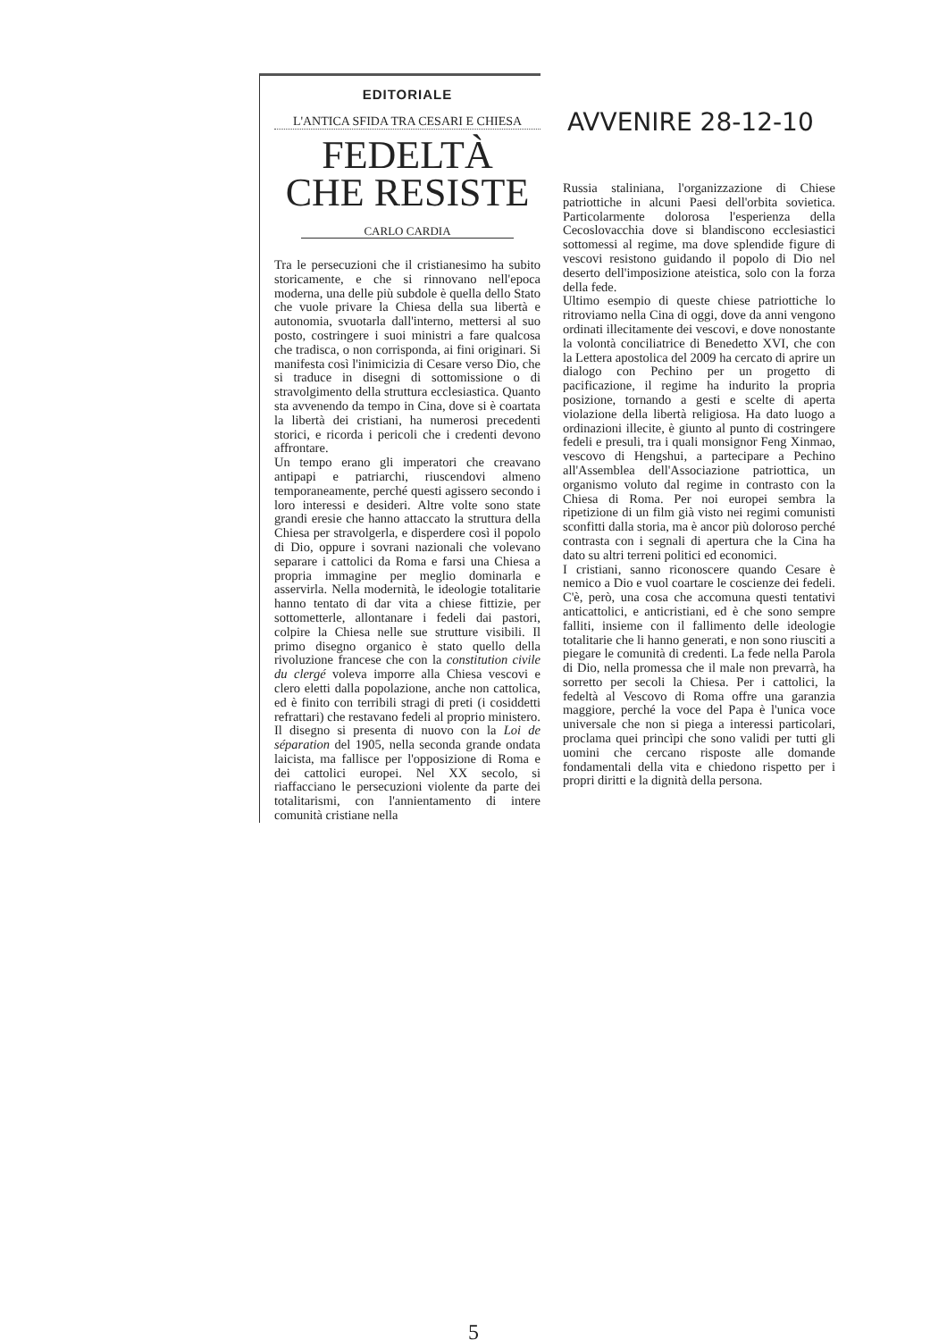EDITORIALE
L'ANTICA SFIDA TRA CESARI E CHIESA
FEDELTÀ
CHE RESISTE
CARLO CARDIA
Tra le persecuzioni che il cristianesimo ha subito storicamente, e che si rinnovano nell'epoca moderna, una delle più subdole è quella dello Stato che vuole privare la Chiesa della sua libertà e autonomia, svuotarla dall'interno, mettersi al suo posto, costringere i suoi ministri a fare qualcosa che tradisca, o non corrisponda, ai fini originari. Si manifesta così l'inimicizia di Cesare verso Dio, che si traduce in disegni di sottomissione o di stravolgimento della struttura ecclesiastica. Quanto sta avvenendo da tempo in Cina, dove si è coartata la libertà dei cristiani, ha numerosi precedenti storici, e ricorda i pericoli che i credenti devono affrontare.
Un tempo erano gli imperatori che creavano antipapi e patriarchi, riuscendovi almeno temporaneamente, perché questi agissero secondo i loro interessi e desideri. Altre volte sono state grandi eresie che hanno attaccato la struttura della Chiesa per stravolgerla, e disperdere così il popolo di Dio, oppure i sovrani nazionali che volevano separare i cattolici da Roma e farsi una Chiesa a propria immagine per meglio dominarla e asservirla. Nella modernità, le ideologie totalitarie hanno tentato di dar vita a chiese fittizie, per sottometterle, allontanare i fedeli dai pastori, colpire la Chiesa nelle sue strutture visibili. Il primo disegno organico è stato quello della rivoluzione francese che con la constitution civile du clergé voleva imporre alla Chiesa vescovi e clero eletti dalla popolazione, anche non cattolica, ed è finito con terribili stragi di preti (i cosiddetti refrattari) che restavano fedeli al proprio ministero. Il disegno si presenta di nuovo con la Loi de séparation del 1905, nella seconda grande ondata laicista, ma fallisce per l'opposizione di Roma e dei cattolici europei. Nel XX secolo, si riaffacciano le persecuzioni violente da parte dei totalitarismi, con l'annientamento di intere comunità cristiane nella
AVVENIRE 28-12-10
Russia staliniana, l'organizzazione di Chiese patriottiche in alcuni Paesi dell'orbita sovietica. Particolarmente dolorosa l'esperienza della Cecoslovacchia dove si blandiscono ecclesiastici sottomessi al regime, ma dove splendide figure di vescovi resistono guidando il popolo di Dio nel deserto dell'imposizione ateistica, solo con la forza della fede.
Ultimo esempio di queste chiese patriottiche lo ritroviamo nella Cina di oggi, dove da anni vengono ordinati illecitamente dei vescovi, e dove nonostante la volontà conciliatrice di Benedetto XVI, che con la Lettera apostolica del 2009 ha cercato di aprire un dialogo con Pechino per un progetto di pacificazione, il regime ha indurito la propria posizione, tornando a gesti e scelte di aperta violazione della libertà religiosa. Ha dato luogo a ordinazioni illecite, è giunto al punto di costringere fedeli e presuli, tra i quali monsignor Feng Xinmao, vescovo di Hengshui, a partecipare a Pechino all'Assemblea dell'Associazione patriottica, un organismo voluto dal regime in contrasto con la Chiesa di Roma. Per noi europei sembra la ripetizione di un film già visto nei regimi comunisti sconfitti dalla storia, ma è ancor più doloroso perché contrasta con i segnali di apertura che la Cina ha dato su altri terreni politici ed economici.
I cristiani, sanno riconoscere quando Cesare è nemico a Dio e vuol coartare le coscienze dei fedeli. C'è, però, una cosa che accomuna questi tentativi anticattolici, e anticristiani, ed è che sono sempre falliti, insieme con il fallimento delle ideologie totalitarie che li hanno generati, e non sono riusciti a piegare le comunità di credenti. La fede nella Parola di Dio, nella promessa che il male non prevarrà, ha sorretto per secoli la Chiesa. Per i cattolici, la fedeltà al Vescovo di Roma offre una garanzia maggiore, perché la voce del Papa è l'unica voce universale che non si piega a interessi particolari, proclama quei princìpi che sono validi per tutti gli uomini che cercano risposte alle domande fondamentali della vita e chiedono rispetto per i propri diritti e la dignità della persona.
5